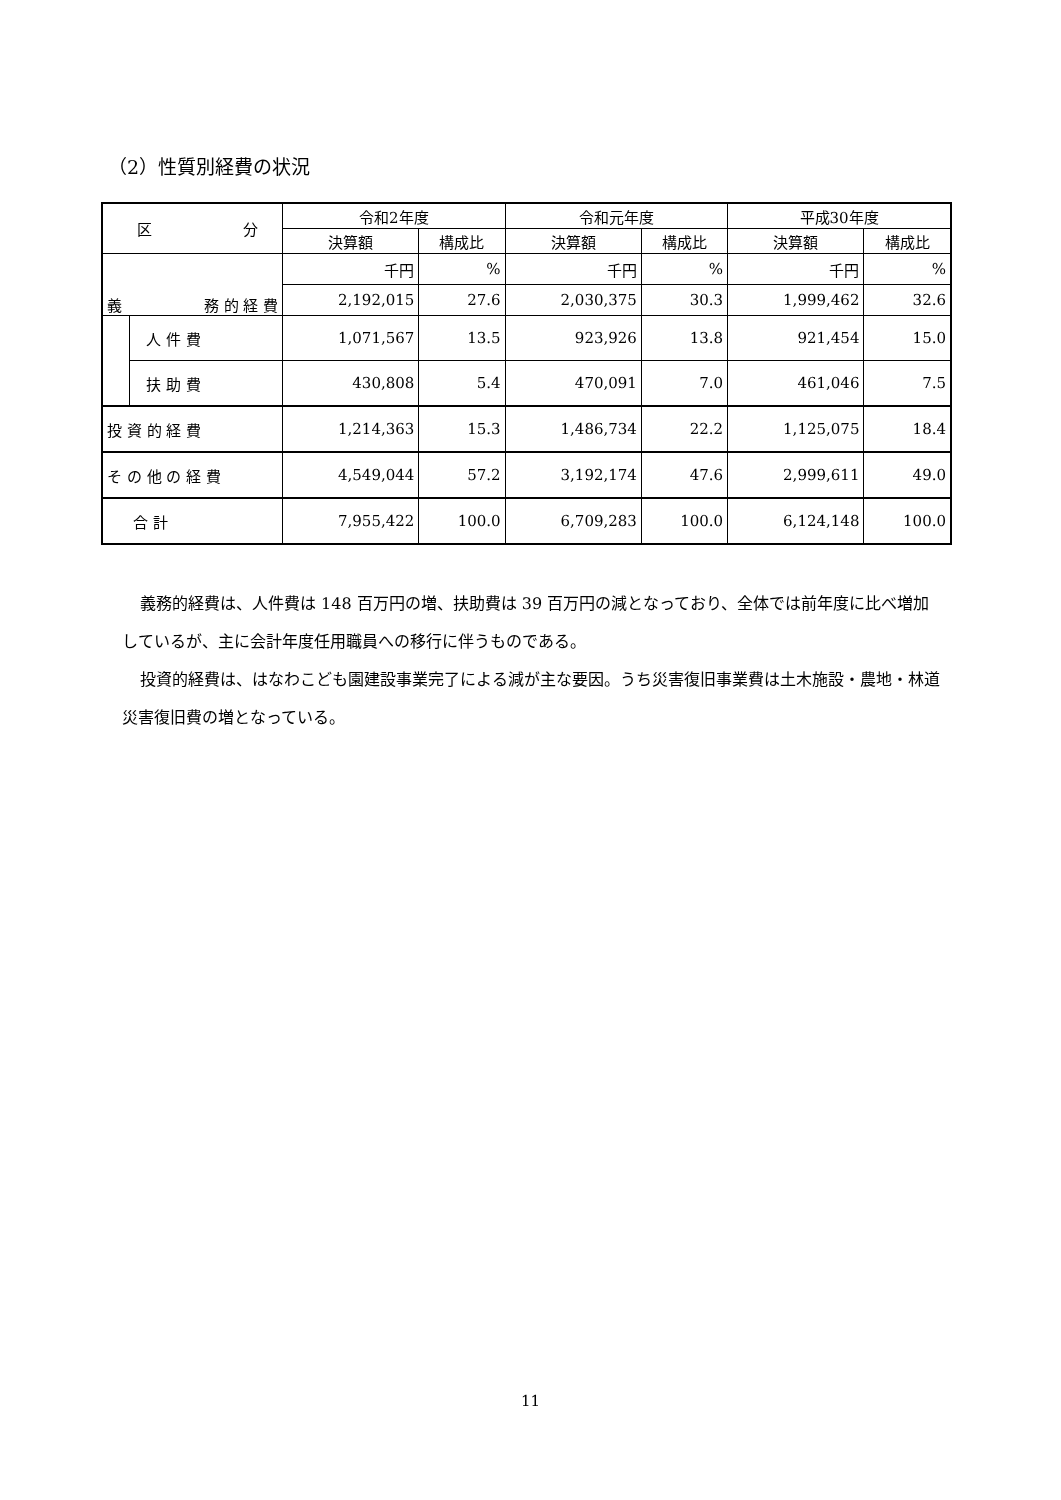（2）性質別経費の状況
| 区 分 | | 令和2年度 | | 令和元年度 | | 平成30年度 | |
| --- | --- | --- | --- | --- | --- | --- | --- |
| | | 決算額 | 構成比 | 決算額 | 構成比 | 決算額 | 構成比 |
| 義 務 的 経 費 | | 千円 | % | 千円 | % | 千円 | % |
| | | 2,192,015 | 27.6 | 2,030,375 | 30.3 | 1,999,462 | 32.6 |
| | 人 件 費 | 1,071,567 | 13.5 | 923,926 | 13.8 | 921,454 | 15.0 |
| | 扶 助 費 | 430,808 | 5.4 | 470,091 | 7.0 | 461,046 | 7.5 |
| 投 資 的 経 費 | | 1,214,363 | 15.3 | 1,486,734 | 22.2 | 1,125,075 | 18.4 |
| そ の 他 の 経 費 | | 4,549,044 | 57.2 | 3,192,174 | 47.6 | 2,999,611 | 49.0 |
| 合 計 | | 7,955,422 | 100.0 | 6,709,283 | 100.0 | 6,124,148 | 100.0 |
義務的経費は、人件費は 148 百万円の増、扶助費は 39 百万円の減となっており、全体では前年度に比べ増加しているが、主に会計年度任用職員への移行に伴うものである。
投資的経費は、はなわこども園建設事業完了による減が主な要因。うち災害復旧事業費は土木施設・農地・林道災害復旧費の増となっている。
11